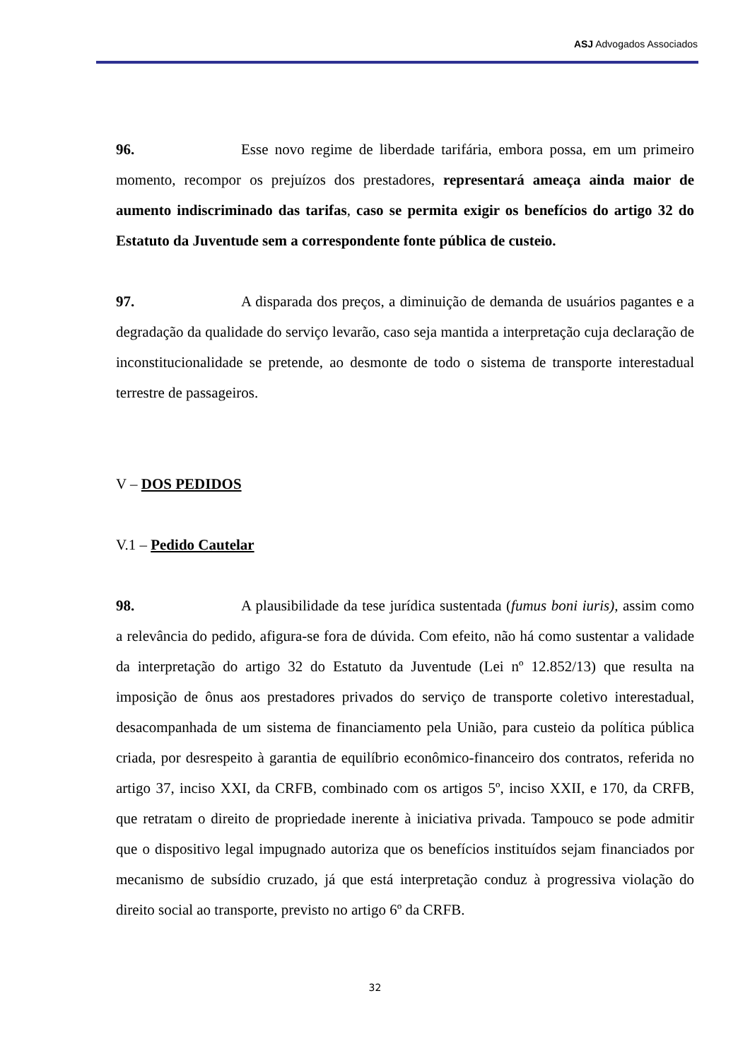ASJ Advogados Associados
96. Esse novo regime de liberdade tarifária, embora possa, em um primeiro momento, recompor os prejuízos dos prestadores, representará ameaça ainda maior de aumento indiscriminado das tarifas, caso se permita exigir os benefícios do artigo 32 do Estatuto da Juventude sem a correspondente fonte pública de custeio.
97. A disparada dos preços, a diminuição de demanda de usuários pagantes e a degradação da qualidade do serviço levarão, caso seja mantida a interpretação cuja declaração de inconstitucionalidade se pretende, ao desmonte de todo o sistema de transporte interestadual terrestre de passageiros.
V – DOS PEDIDOS
V.1 – Pedido Cautelar
98. A plausibilidade da tese jurídica sustentada (fumus boni iuris), assim como a relevância do pedido, afigura-se fora de dúvida. Com efeito, não há como sustentar a validade da interpretação do artigo 32 do Estatuto da Juventude (Lei nº 12.852/13) que resulta na imposição de ônus aos prestadores privados do serviço de transporte coletivo interestadual, desacompanhada de um sistema de financiamento pela União, para custeio da política pública criada, por desrespeito à garantia de equilíbrio econômico-financeiro dos contratos, referida no artigo 37, inciso XXI, da CRFB, combinado com os artigos 5º, inciso XXII, e 170, da CRFB, que retratam o direito de propriedade inerente à iniciativa privada. Tampouco se pode admitir que o dispositivo legal impugnado autoriza que os benefícios instituídos sejam financiados por mecanismo de subsídio cruzado, já que está interpretação conduz à progressiva violação do direito social ao transporte, previsto no artigo 6º da CRFB.
32